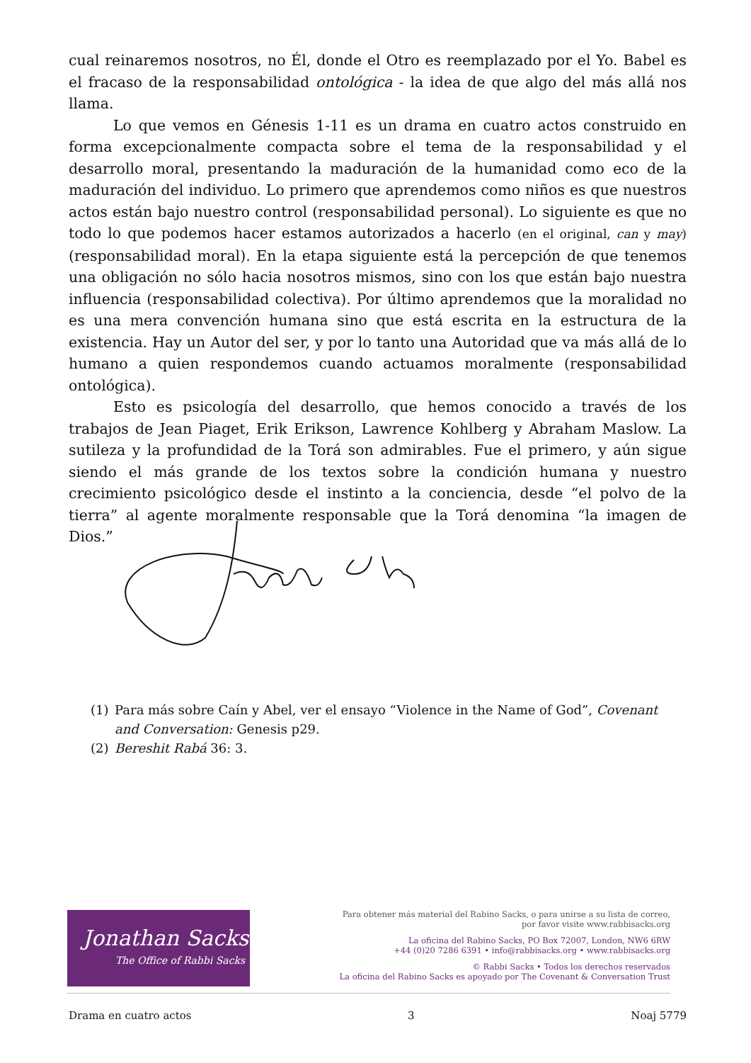cual reinaremos nosotros, no Él, donde el Otro es reemplazado por el Yo. Babel es el fracaso de la responsabilidad ontológica - la idea de que algo del más allá nos llama.
Lo que vemos en Génesis 1-11 es un drama en cuatro actos construido en forma excepcionalmente compacta sobre el tema de la responsabilidad y el desarrollo moral, presentando la maduración de la humanidad como eco de la maduración del individuo. Lo primero que aprendemos como niños es que nuestros actos están bajo nuestro control (responsabilidad personal). Lo siguiente es que no todo lo que podemos hacer estamos autorizados a hacerlo (en el original, can y may) (responsabilidad moral). En la etapa siguiente está la percepción de que tenemos una obligación no sólo hacia nosotros mismos, sino con los que están bajo nuestra influencia (responsabilidad colectiva). Por último aprendemos que la moralidad no es una mera convención humana sino que está escrita en la estructura de la existencia. Hay un Autor del ser, y por lo tanto una Autoridad que va más allá de lo humano a quien respondemos cuando actuamos moralmente (responsabilidad ontológica).
Esto es psicología del desarrollo, que hemos conocido a través de los trabajos de Jean Piaget, Erik Erikson, Lawrence Kohlberg y Abraham Maslow. La sutileza y la profundidad de la Torá son admirables. Fue el primero, y aún sigue siendo el más grande de los textos sobre la condición humana y nuestro crecimiento psicológico desde el instinto a la conciencia, desde “el polvo de la tierra” al agente moralmente responsable que la Torá denomina “la imagen de Dios.”
(1) Para más sobre Caín y Abel, ver el ensayo “Violence in the Name of God”, Covenant and Conversation: Genesis p29.
(2) Bereshit Rabá 36: 3.
Jonathan Sacks
The Office of Rabbi Sacks
Para obtener más material del Rabino Sacks, o para unirse a su lista de correo,
por favor visite www.rabbisacks.org
La oficina del Rabino Sacks, PO Box 72007, London, NW6 6RW
+44 (0)20 7286 6391 • info@rabbisacks.org • www.rabbisacks.org
© Rabbi Sacks • Todos los derechos reservados
La oficina del Rabino Sacks es apoyado por The Covenant & Conversation Trust
Drama en cuatro actos 3 Noaj 5779